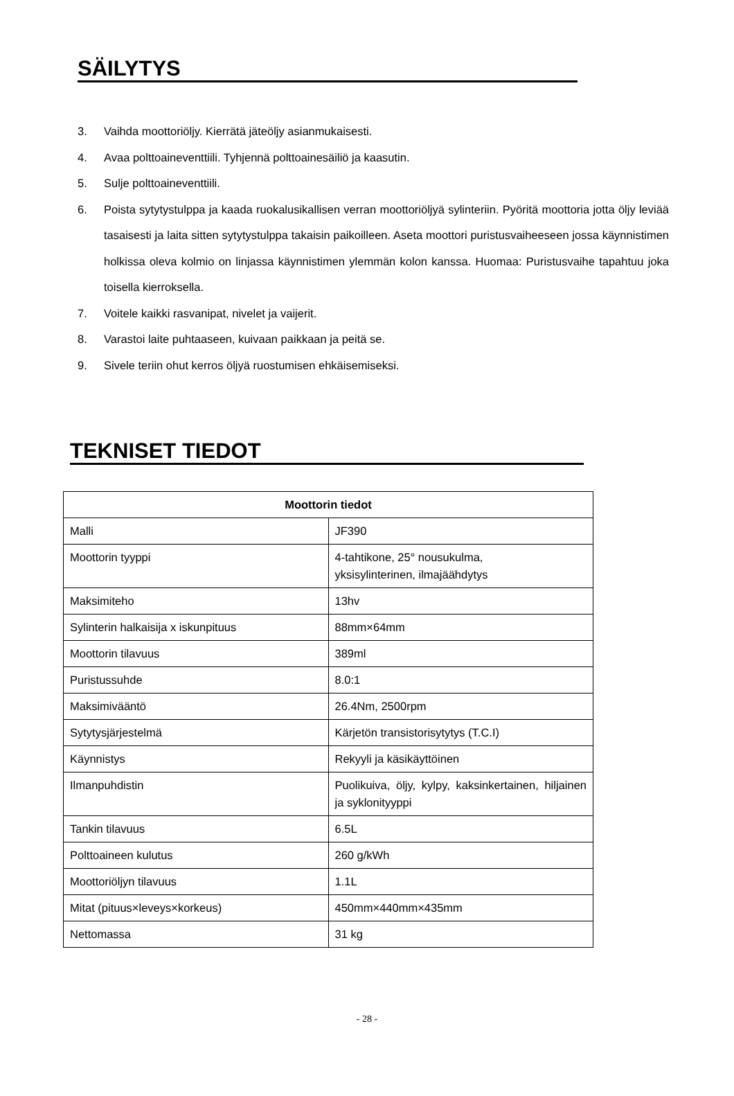SÄILYTYS
3. Vaihda moottoriöljy. Kierrätä jäteöljy asianmukaisesti.
4. Avaa polttoaineventtiili. Tyhjennä polttoainesäiliö ja kaasutin.
5. Sulje polttoaineventtiili.
6. Poista sytytystulppa ja kaada ruokalusikallisen verran moottoriöljyä sylinteriin. Pyöritä moottoria jotta öljy leviää tasaisesti ja laita sitten sytytystulppa takaisin paikoilleen. Aseta moottori puristusvaiheeseen jossa käynnistimen holkissa oleva kolmio on linjassa käynnistimen ylemmän kolon kanssa. Huomaa: Puristusvaihe tapahtuu joka toisella kierroksella.
7. Voitele kaikki rasvanipat, nivelet ja vaijerit.
8. Varastoi laite puhtaaseen, kuivaan paikkaan ja peitä se.
9. Sivele teriin ohut kerros öljyä ruostumisen ehkäisemiseksi.
TEKNISET TIEDOT
| Moottorin tiedot | |
| --- | --- |
| Malli | JF390 |
| Moottorin tyyppi | 4-tahtikone, 25° nousukulma, yksisylinterinen, ilmajäähdytys |
| Maksimiteho | 13hv |
| Sylinterin halkaisija x iskunpituus | 88mm×64mm |
| Moottorin tilavuus | 389ml |
| Puristussuhde | 8.0:1 |
| Maksimivääntö | 26.4Nm, 2500rpm |
| Sytytysjärjestelmä | Kärjetön transistorisytytys (T.C.I) |
| Käynnistys | Rekyyli ja käsikäyttöinen |
| Ilmanpuhdistin | Puolikuiva, öljy, kylpy, kaksinkertainen, hiljainen ja syklonityyppi |
| Tankin tilavuus | 6.5L |
| Polttoaineen kulutus | 260 g/kWh |
| Moottoriöljyn tilavuus | 1.1L |
| Mitat (pituus×leveys×korkeus) | 450mm×440mm×435mm |
| Nettomassa | 31 kg |
- 28 -